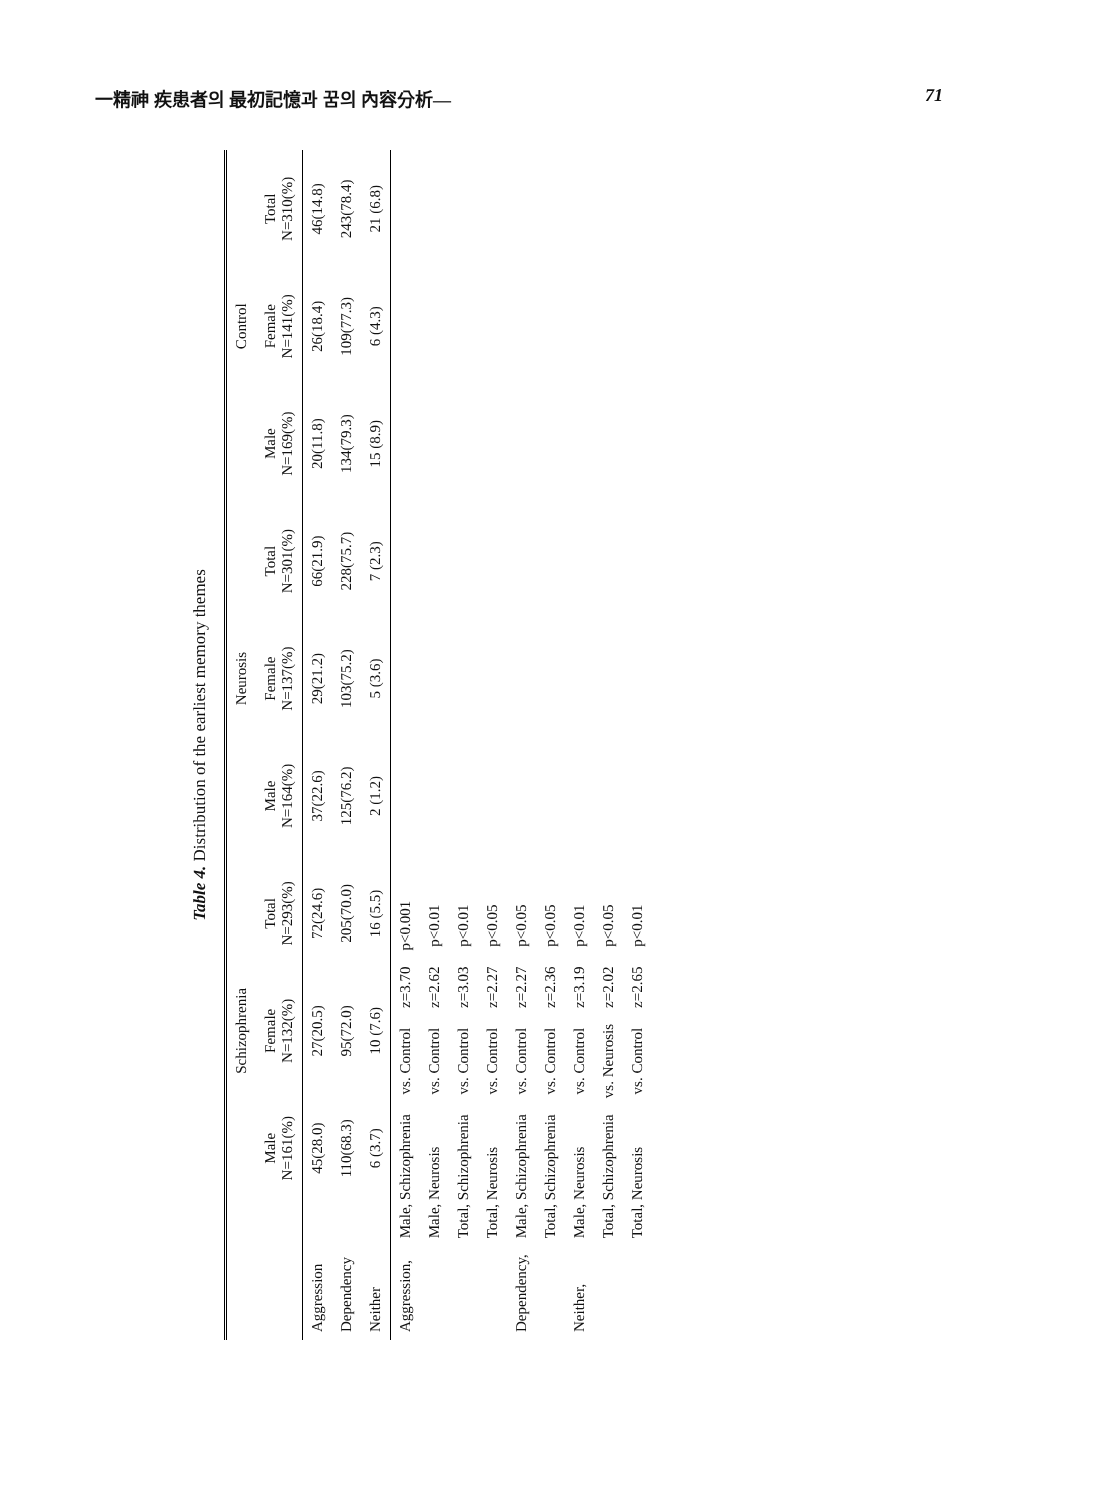一精神 疾患者의 最初記憶과 꿈의 內容分析— 71
Table 4. Distribution of the earliest memory themes
| | Schizophrenia | | | Neurosis | | | Control | | |
| --- | --- | --- | --- | --- | --- | --- | --- | --- | --- |
| | Male N=161(%) | Female N=132(%) | Total N=293(%) | Male N=164(%) | Female N=137(%) | Total N=301(%) | Male N=169(%) | Female N=141(%) | Total N=310(%) |
| Aggression | 45(28.0) | 27(20.5) | 72(24.6) | 37(22.6) | 29(21.2) | 66(21.9) | 20(11.8) | 26(18.4) | 46(14.8) |
| Dependency | 110(68.3) | 95(72.0) | 205(70.0) | 125(76.2) | 103(75.2) | 228(75.7) | 134(79.3) | 109(77.3) | 243(78.4) |
| Neither | 6 (3.7) | 10 (7.6) | 16 (5.5) | 2 (1.2) | 5 (3.6) | 7 (2.3) | 15 (8.9) | 6 (4.3) | 21 (6.8) |
| Aggression, | Male, Schizophrenia | vs. Control | z=3.70 | p<0.001 |
| | Male, Neurosis | vs. Control | z=2.62 | p<0.01 |
| | Total, Schizophrenia | vs. Control | z=3.03 | p<0.01 |
| | Total, Neurosis | vs. Control | z=2.27 | p<0.05 |
| Dependency, | Male, Schizophrenia | vs. Control | z=2.27 | p<0.05 |
| | Total, Schizophrenia | vs. Control | z=2.36 | p<0.05 |
| Neither, | Male, Neurosis | vs. Control | z=3.19 | p<0.01 |
| | Total, Schizophrenia | vs. Neurosis | z=2.02 | p<0.05 |
| | Total, Neurosis | vs. Control | z=2.65 | p<0.01 |